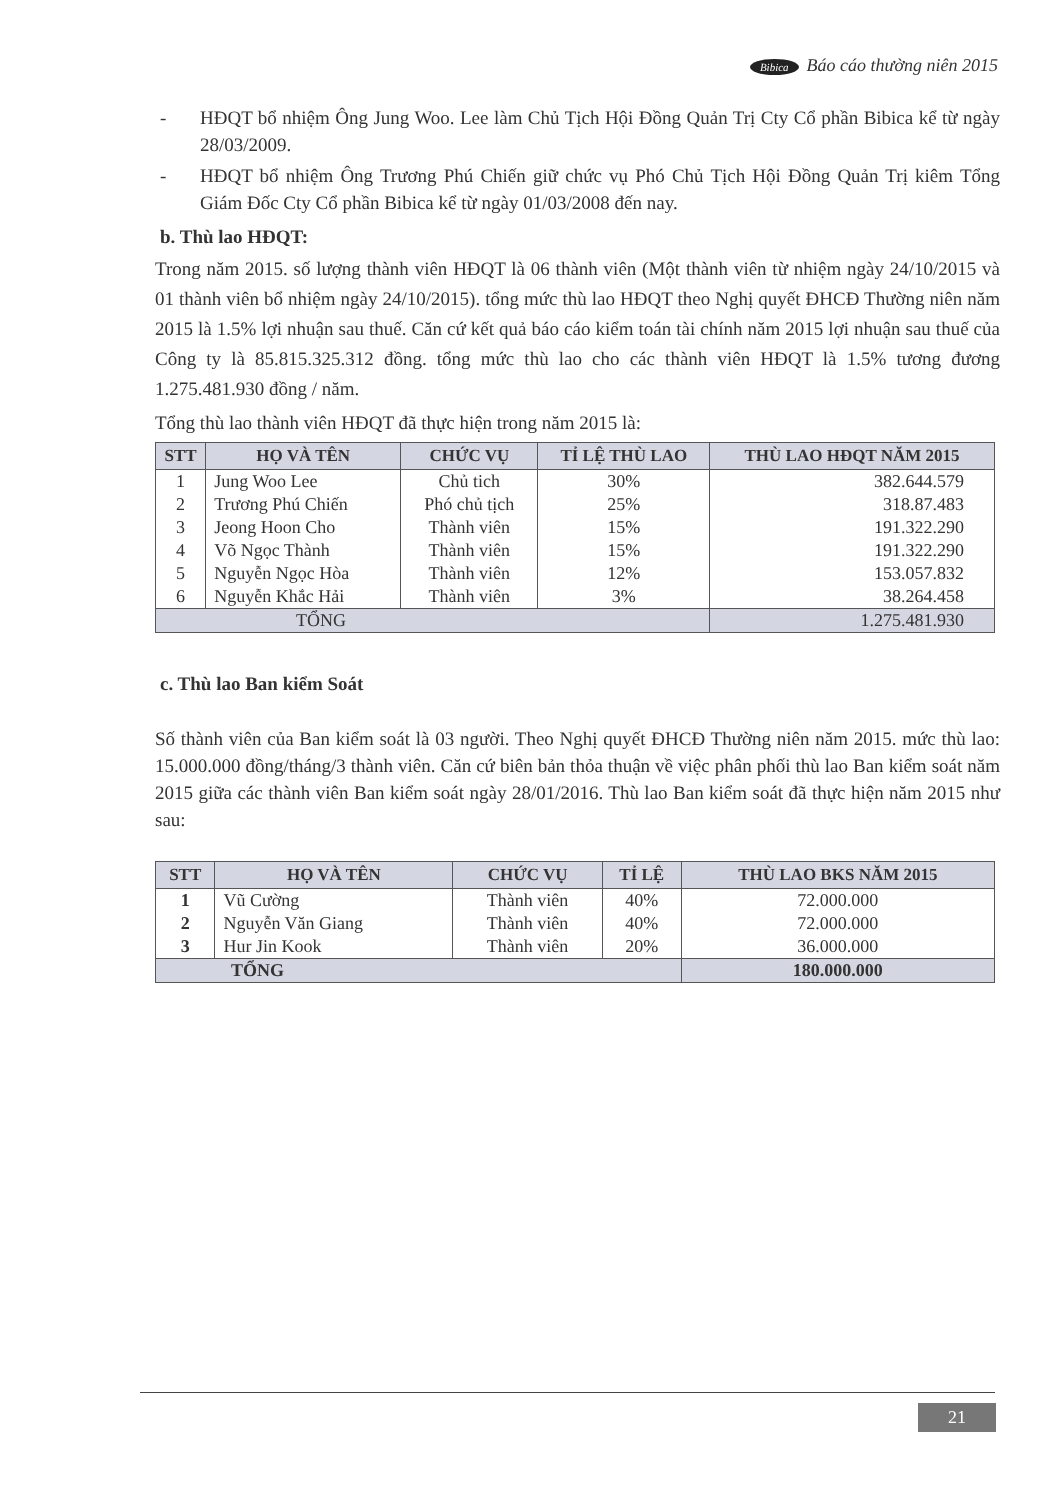Bibica Báo cáo thường niên 2015
- HĐQT bổ nhiệm Ông Jung Woo. Lee làm Chủ Tịch Hội Đồng Quản Trị Cty Cổ phần Bibica kể từ ngày 28/03/2009.
- HĐQT bổ nhiệm Ông Trương Phú Chiến giữ chức vụ Phó Chủ Tịch Hội Đồng Quản Trị kiêm Tổng Giám Đốc Cty Cổ phần Bibica kể từ ngày 01/03/2008 đến nay.
b. Thù lao HĐQT:
Trong năm 2015. số lượng thành viên HĐQT là 06 thành viên (Một thành viên từ nhiệm ngày 24/10/2015 và 01 thành viên bổ nhiệm ngày 24/10/2015). tổng mức thù lao HĐQT theo Nghị quyết ĐHCĐ Thường niên năm 2015 là 1.5% lợi nhuận sau thuế. Căn cứ kết quả báo cáo kiểm toán tài chính năm 2015 lợi nhuận sau thuế của Công ty là 85.815.325.312 đồng. tổng mức thù lao cho các thành viên HĐQT là 1.5% tương đương 1.275.481.930 đồng / năm.
Tổng thù lao thành viên HĐQT đã thực hiện trong năm 2015 là:
| STT | HỌ VÀ TÊN | CHỨC VỤ | TỈ LỆ THÙ LAO | THÙ LAO HĐQT NĂM 2015 |
| --- | --- | --- | --- | --- |
| 1 | Jung Woo Lee | Chủ tich | 30% | 382.644.579 |
| 2 | Trương Phú Chiến | Phó chủ tịch | 25% | 318.87.483 |
| 3 | Jeong Hoon Cho | Thành viên | 15% | 191.322.290 |
| 4 | Võ Ngọc Thành | Thành viên | 15% | 191.322.290 |
| 5 | Nguyễn Ngọc Hòa | Thành viên | 12% | 153.057.832 |
| 6 | Nguyễn Khắc Hải | Thành viên | 3% | 38.264.458 |
| TỔNG | | | | 1.275.481.930 |
c. Thù lao Ban kiểm Soát
Số thành viên của Ban kiểm soát là 03 người. Theo Nghị quyết ĐHCĐ Thường niên năm 2015. mức thù lao: 15.000.000 đồng/tháng/3 thành viên. Căn cứ biên bản thỏa thuận về việc phân phối thù lao Ban kiểm soát năm 2015 giữa các thành viên Ban kiểm soát ngày 28/01/2016. Thù lao Ban kiểm soát đã thực hiện năm 2015 như sau:
| STT | HỌ VÀ TÊN | CHỨC VỤ | TỈ LỆ | THÙ LAO BKS NĂM 2015 |
| --- | --- | --- | --- | --- |
| 1 | Vũ Cường | Thành viên | 40% | 72.000.000 |
| 2 | Nguyễn Văn Giang | Thành viên | 40% | 72.000.000 |
| 3 | Hur Jin Kook | Thành viên | 20% | 36.000.000 |
| TỔNG | | | | 180.000.000 |
21